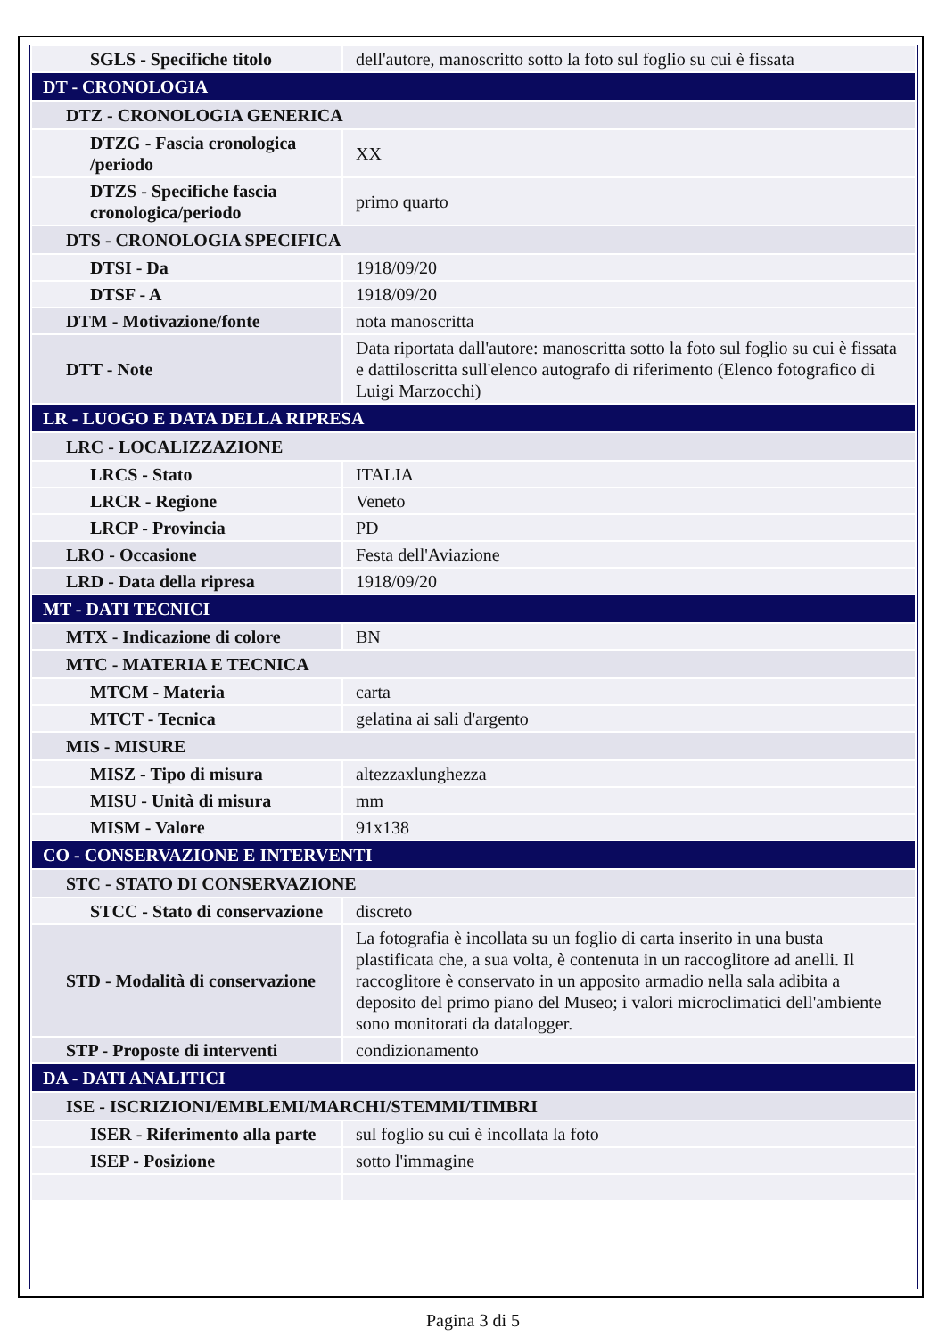| SGLS - Specifiche titolo | dell'autore, manoscritto sotto la foto sul foglio su cui è fissata |
| DT - CRONOLOGIA | |
| DTZ - CRONOLOGIA GENERICA | |
| DTZG - Fascia cronologica /periodo | XX |
| DTZS - Specifiche fascia cronologica/periodo | primo quarto |
| DTS - CRONOLOGIA SPECIFICA | |
| DTSI - Da | 1918/09/20 |
| DTSF - A | 1918/09/20 |
| DTM - Motivazione/fonte | nota manoscritta |
| DTT - Note | Data riportata dall'autore: manoscritta sotto la foto sul foglio su cui è fissata e dattiloscritta sull'elenco autografo di riferimento (Elenco fotografico di Luigi Marzocchi) |
| LR - LUOGO E DATA DELLA RIPRESA | |
| LRC - LOCALIZZAZIONE | |
| LRCS - Stato | ITALIA |
| LRCR - Regione | Veneto |
| LRCP - Provincia | PD |
| LRO - Occasione | Festa dell'Aviazione |
| LRD - Data della ripresa | 1918/09/20 |
| MT - DATI TECNICI | |
| MTX - Indicazione di colore | BN |
| MTC - MATERIA E TECNICA | |
| MTCM - Materia | carta |
| MTCT - Tecnica | gelatina ai sali d'argento |
| MIS - MISURE | |
| MISZ - Tipo di misura | altezzaxlunghezza |
| MISU - Unità di misura | mm |
| MISM - Valore | 91x138 |
| CO - CONSERVAZIONE E INTERVENTI | |
| STC - STATO DI CONSERVAZIONE | |
| STCC - Stato di conservazione | discreto |
| STD - Modalità di conservazione | La fotografia è incollata su un foglio di carta inserito in una busta plastificata che, a sua volta, è contenuta in un raccoglitore ad anelli. Il raccoglitore è conservato in un apposito armadio nella sala adibita a deposito del primo piano del Museo; i valori microclimatici dell'ambiente sono monitorati da datalogger. |
| STP - Proposte di interventi | condizionamento |
| DA - DATI ANALITICI | |
| ISE - ISCRIZIONI/EMBLEMI/MARCHI/STEMMI/TIMBRI | |
| ISER - Riferimento alla parte | sul foglio su cui è incollata la foto |
| ISEP - Posizione | sotto l'immagine |
Pagina 3 di 5